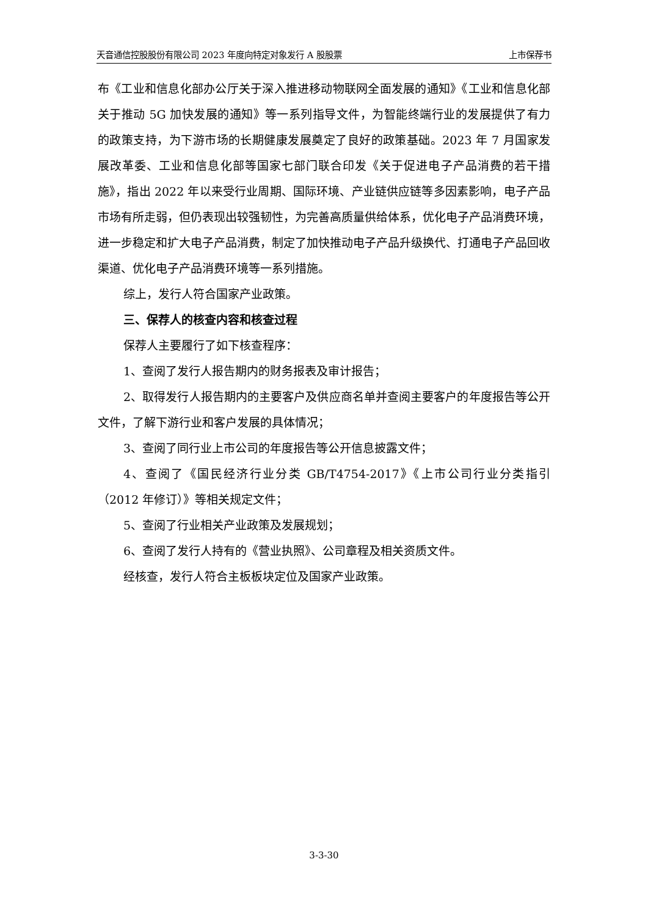天音通信控股股份有限公司 2023 年度向特定对象发行 A 股股票 上市保荐书
布《工业和信息化部办公厅关于深入推进移动物联网全面发展的通知》《工业和信息化部关于推动 5G 加快发展的通知》等一系列指导文件，为智能终端行业的发展提供了有力的政策支持，为下游市场的长期健康发展奠定了良好的政策基础。2023 年 7 月国家发展改革委、工业和信息化部等国家七部门联合印发《关于促进电子产品消费的若干措施》，指出 2022 年以来受行业周期、国际环境、产业链供应链等多因素影响，电子产品市场有所走弱，但仍表现出较强韧性，为完善高质量供给体系，优化电子产品消费环境，进一步稳定和扩大电子产品消费，制定了加快推动电子产品升级换代、打通电子产品回收渠道、优化电子产品消费环境等一系列措施。
综上，发行人符合国家产业政策。
三、保荐人的核查内容和核查过程
保荐人主要履行了如下核查程序：
1、查阅了发行人报告期内的财务报表及审计报告；
2、取得发行人报告期内的主要客户及供应商名单并查阅主要客户的年度报告等公开文件，了解下游行业和客户发展的具体情况；
3、查阅了同行业上市公司的年度报告等公开信息披露文件；
4、查阅了《国民经济行业分类 GB/T4754-2017》《上市公司行业分类指引（2012 年修订）》等相关规定文件；
5、查阅了行业相关产业政策及发展规划；
6、查阅了发行人持有的《营业执照》、公司章程及相关资质文件。
经核查，发行人符合主板板块定位及国家产业政策。
3-3-30